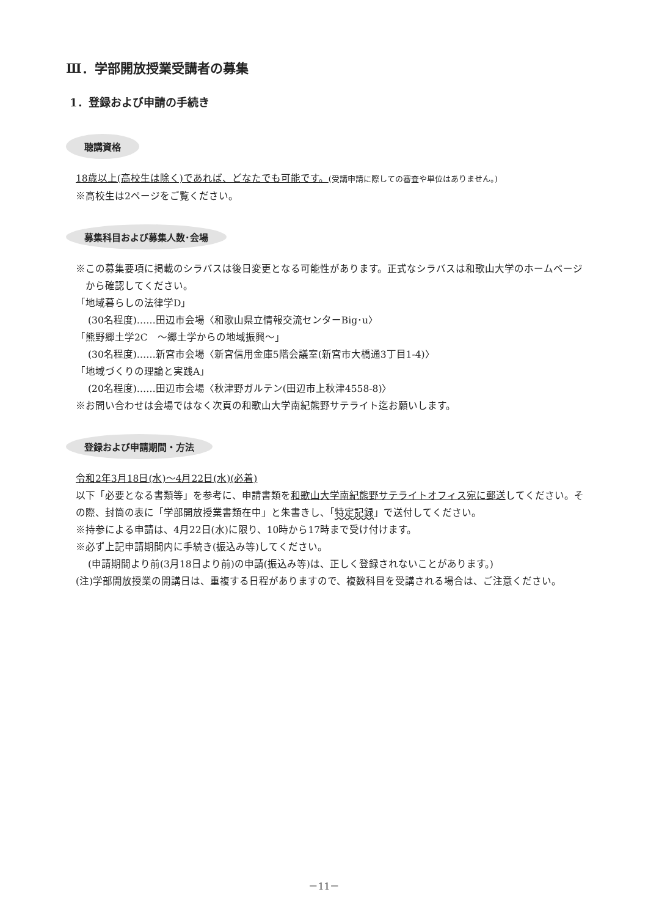Ⅲ．学部開放授業受講者の募集
1．登録および申請の手続き
聴講資格
18歳以上(高校生は除く)であれば、どなたでも可能です。(受講申請に際しての審査や単位はありません。)
※高校生は2ページをご覧ください。
募集科目および募集人数･会場
※この募集要項に掲載のシラバスは後日変更となる可能性があります。正式なシラバスは和歌山大学のホームページから確認してください。
「地域暮らしの法律学D」
(30名程度)……田辺市会場〈和歌山県立情報交流センターBig･u〉
「熊野郷土学2C　～郷土学からの地域振興～」
(30名程度)……新宮市会場〈新宮信用金庫5階会議室(新宮市大橋通3丁目1-4)〉
「地域づくりの理論と実践A」
(20名程度)……田辺市会場〈秋津野ガルテン(田辺市上秋津4558-8)〉
※お問い合わせは会場ではなく次頁の和歌山大学南紀熊野サテライト迄お願いします。
登録および申請期間・方法
令和2年3月18日(水)～4月22日(水)(必着)
以下「必要となる書類等」を参考に、申請書類を和歌山大学南紀熊野サテライトオフィス宛に郵送してください。その際、封筒の表に「学部開放授業書類在中」と朱書きし、「特定記録」で送付してください。
※持参による申請は、4月22日(水)に限り、10時から17時まで受け付けます。
※必ず上記申請期間内に手続き(振込み等)してください。
(申請期間より前(3月18日より前)の申請(振込み等)は、正しく登録されないことがあります。)
(注)学部開放授業の開講日は、重複する日程がありますので、複数科目を受講される場合は、ご注意ください。
－11－